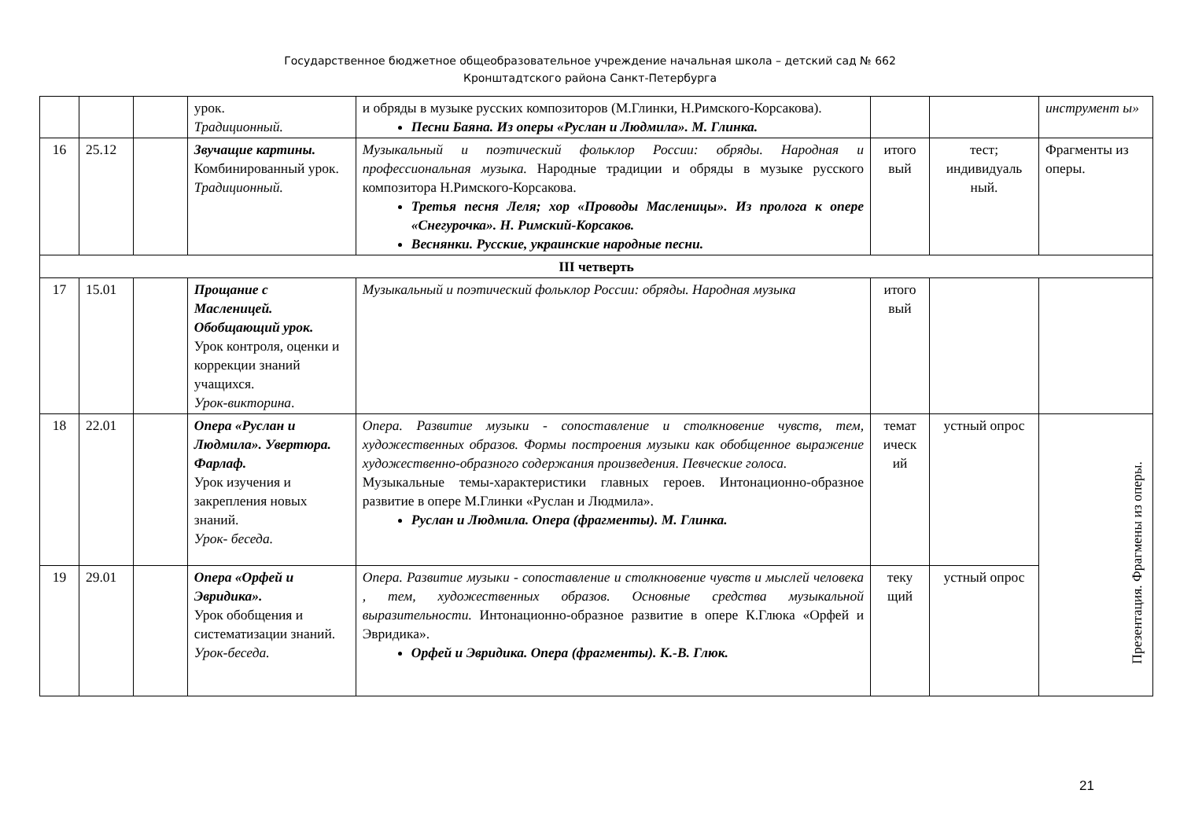Государственное бюджетное общеобразовательное учреждение начальная школа – детский сад № 662
Кронштадтского района Санкт-Петербурга
| | | | урок. Традиционный. | и обряды в музыке русских композиторов (М.Глинки, Н.Римского-Корсакова). Песни Баяна. Из оперы «Руслан и Людмила». М. Глинка. | | | инструмент ы» |
| 16 | 25.12 | | Звучащие картины. Комбинированный урок. Традиционный. | Музыкальный и поэтический фольклор России: обряды. Народная и профессиональная музыка. Народные традиции и обряды в музыке русского композитора Н.Римского-Корсакова. Третья песня Леля; хор «Проводы Масленицы». Из пролога к опере «Снегурочка». Н. Римский-Корсаков. Веснянки. Русские, украинские народные песни. | итого вый | тест; индивидуаль ный. | Фрагменты из оперы. |
| III четверть | | | | | | | |
| 17 | 15.01 | | Прощание с Масленицей. Обобщающий урок. Урок контроля, оценки и коррекции знаний учащихся. Урок-викторина . | Музыкальный и поэтический фольклор России: обряды. Народная музыка | итого вый | | |
| 18 | 22.01 | | Опера «Руслан и Людмила». Увертюра. Фарлаф. Урок изучения и закрепления новых знаний. Урок- беседа. | Опера. Развитие музыки - сопоставление и столкновение чувств, тем, художественных образов. Формы построения музыки как обобщенное выражение художественно-образного содержания произведения. Певческие голоса. Музыкальные темы-характеристики главных героев. Интонационно-образное развитие в опере М.Глинки «Руслан и Людмила». Руслан и Людмила. Опера (фрагменты). М. Глинка. | темат ическ ий | устный опрос | Презентация. Фрагмены из оперы. |
| 19 | 29.01 | | Опера «Орфей и Эвридика». Урок обобщения и систематизации знаний. Урок-беседа. | Опера. Развитие музыки - сопоставление и столкновение чувств и мыслей человека , тем, художественных образов. Основные средства музыкальной выразительности. Интонационно-образное развитие в опере К.Глюка «Орфей и Эвридика». Орфей и Эвридика. Опера (фрагменты). К.-В. Глюк. | теку щий | устный опрос | |
21